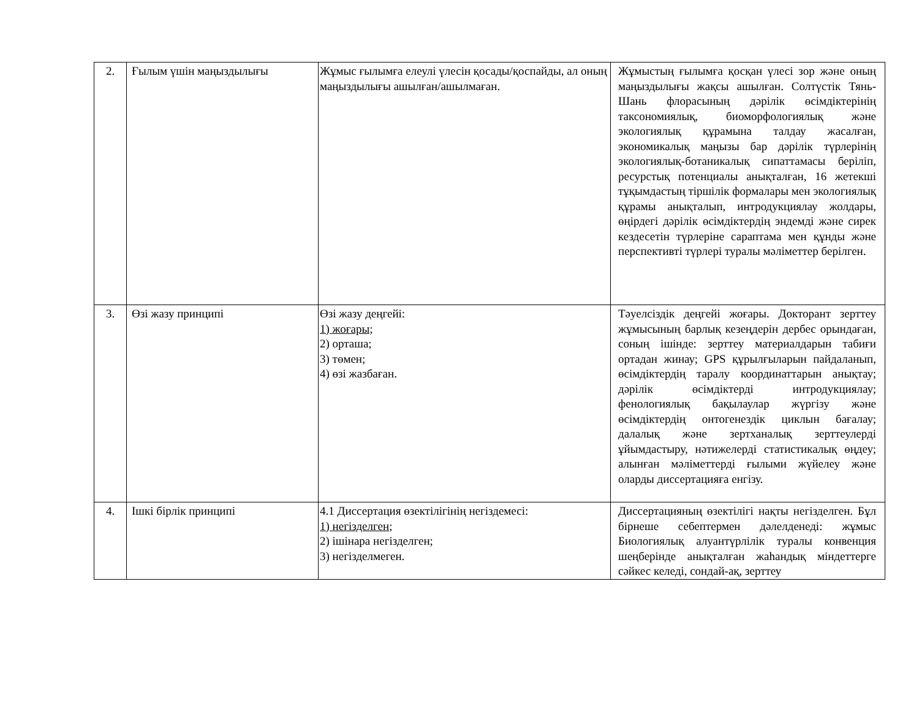| 2. | Ғылым үшін маңыздылығы | Жұмыс ғылымға елеулі үлесін қосады/қоспайды, ал оның маңыздылығы ашылған/ашылмаған. | Жұмыстың ғылымға қосқан үлесі зор және оның маңыздылығы жақсы ашылған. Солтүстік Тянь-Шань флорасының дәрілік өсімдіктерінің таксономиялық, биоморфологиялық және экологиялық құрамына талдау жасалған, экономикалық маңызы бар дәрілік түрлерінің экологиялық-ботаникалық сипаттамасы беріліп, ресурстық потенциалы анықталған, 16 жетекші тұқымдастың тіршілік формалары мен экологиялық құрамы анықталып, интродукциялау жолдары, өңірдегі дәрілік өсімдіктердің эндемді және сирек кездесетін түрлеріне сараптама мен құнды және перспективті түрлері туралы мәліметтер берілген. |
| 3. | Өзі жазу принципі | Өзі жазу деңгейі: 1) жоғары; 2) орташа; 3) төмен; 4) өзі жазбаған. | Тәуелсіздік деңгейі жоғары. Докторант зерттеу жұмысының барлық кезеңдерін дербес орындаған, соның ішінде: зерттеу материалдарын табиғи ортадан жинау; GPS құрылғыларын пайдаланып, өсімдіктердің таралу координаттарын анықтау; дәрілік өсімдіктерді интродукциялау; фенологиялық бақылаулар жүргізу және өсімдіктердің онтогенездік циклын бағалау; далалық және зертханалық зерттеулерді ұйымдастыру, нәтижелерді статистикалық өңдеу; алынған мәліметтерді ғылыми жүйелеу және оларды диссертацияға енгізу. |
| 4. | Ішкі бірлік принципі | 4.1 Диссертация өзектілігінің негіздемесі: 1) негізделген; 2) ішінара негізделген; 3) негізделмеген. | Диссертацияның өзектілігі нақты негізделген. Бұл бірнеше себептермен дәлелденеді: жұмыс Биологиялық алуантүрлілік туралы конвенция шеңберінде анықталған жаһандық міндеттерге сәйкес келеді, сондай-ақ, зерттеу |